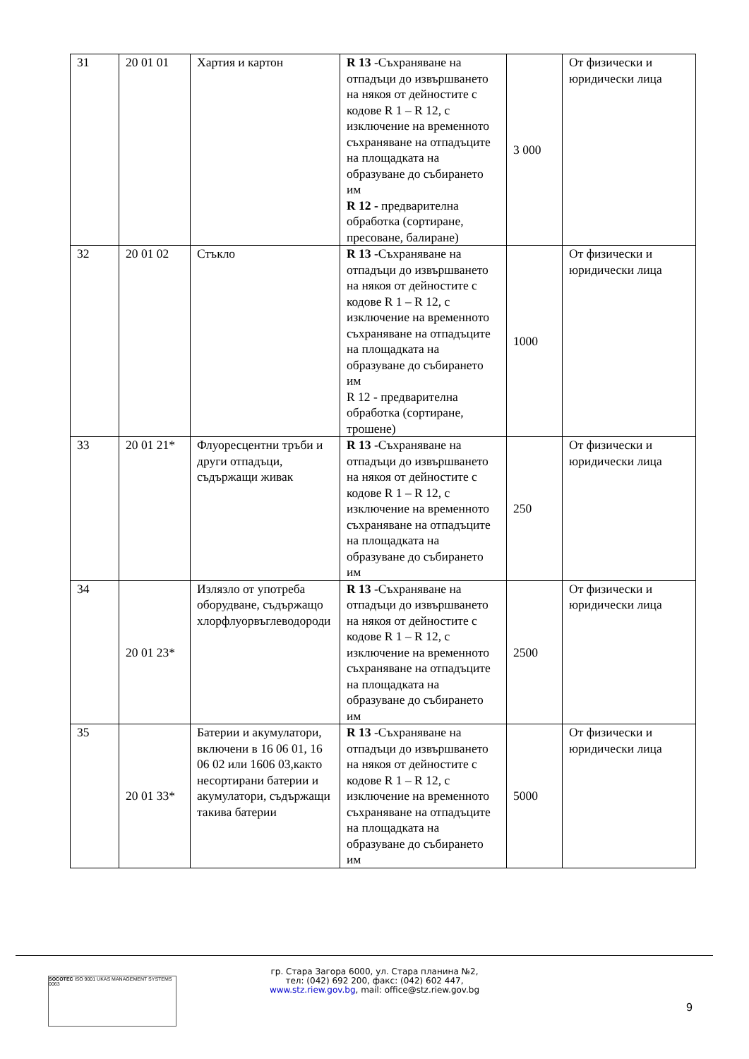| 31 | 20 01 01 | Хартия и картон | R 13 -Съхраняване на отпадъци до извършването на някоя от дейностите с кодове R 1 – R 12, с изключение на временното съхраняване на отпадъците на площадката на образуване до събирането им R 12 - предварителна обработка (сортиране, пресоване, балиране) | 3 000 | От физически и юридически лица |
| 32 | 20 01 02 | Стъкло | R 13 -Съхраняване на отпадъци до извършването на някоя от дейностите с кодове R 1 – R 12, с изключение на временното съхраняване на отпадъците на площадката на образуване до събирането им R 12 - предварителна обработка (сортиране, трошене) | 1000 | От физически и юридически лица |
| 33 | 20 01 21* | Флуоресцентни тръби и други отпадъци, съдържащи живак | R 13 -Съхраняване на отпадъци до извършването на някоя от дейностите с кодове R 1 – R 12, с изключение на временното съхраняване на отпадъците на площадката на образуване до събирането им | 250 | От физически и юридически лица |
| 34 | 20 01 23* | Излязло от употреба оборудване, съдържащо хлорфлуорвъглеводороди | R 13 -Съхраняване на отпадъци до извършването на някоя от дейностите с кодове R 1 – R 12, с изключение на временното съхраняване на отпадъците на площадката на образуване до събирането им | 2500 | От физически и юридически лица |
| 35 | 20 01 33* | Батерии и акумулатори, включени в 16 06 01, 16 06 02 или 1606 03,както несортирани батерии и акумулатори, съдържащи такива батерии | R 13 -Съхраняване на отпадъци до извършването на някоя от дейностите с кодове R 1 – R 12, с изключение на временното съхраняване на отпадъците на площадката на образуване до събирането им | 5000 | От физически и юридически лица |
гр. Стара Загора 6000, ул. Стара планина №2,
тел: (042) 692 200, факс: (042) 602 447,
www.stz.riew.gov.bg, mail: office@stz.riew.gov.bg
SOCOTEC ISO 9001 UKAS MANAGEMENT SYSTEMS 0063
9